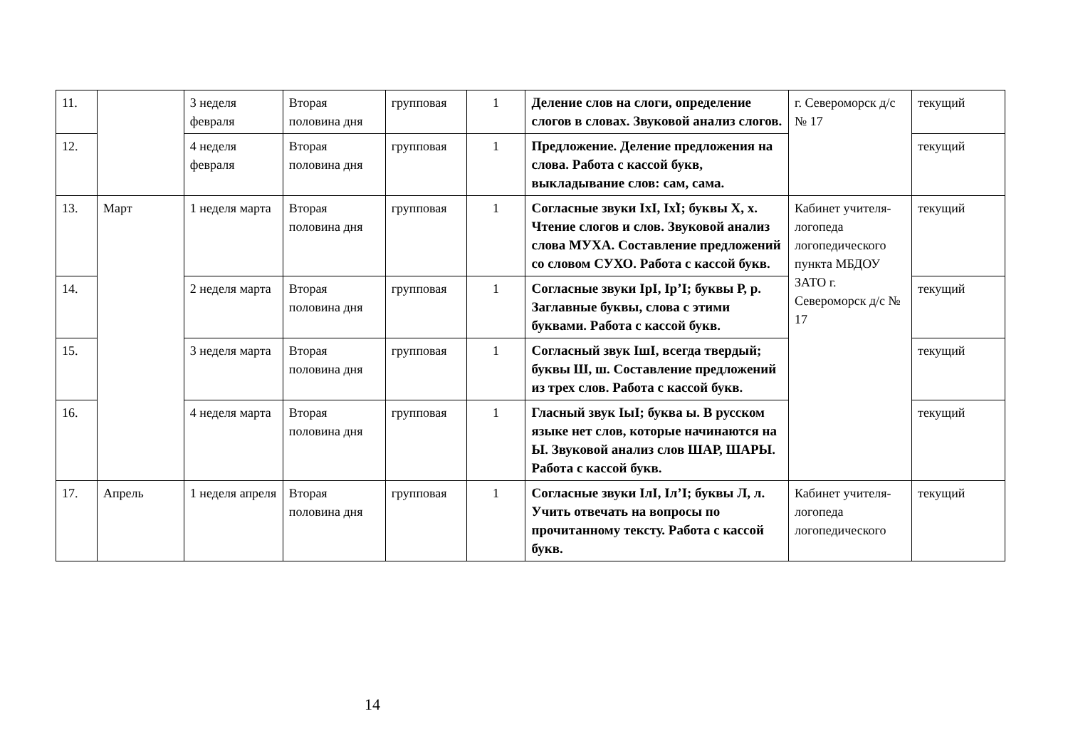| 11. | | 3 неделя февраля | Вторая половина дня | групповая | 1 | Деление слов на слоги, определение слогов в словах. Звуковой анализ слогов. | г. Североморск д/с № 17 | текущий |
| 12. | | 4 неделя февраля | Вторая половина дня | групповая | 1 | Предложение. Деление предложения на слова. Работа с кассой букв, выкладывание слов: сам, сама. | | текущий |
| 13. | Март | 1 неделя марта | Вторая половина дня | групповая | 1 | Согласные звуки IхI, Iх̕I; буквы Х, х. Чтение слогов и слов. Звуковой анализ слова МУХА. Составление предложений со словом СУХО. Работа с кассой букв. | Кабинет учителя-логопеда логопедического пункта МБДОУ ЗАТО г. Североморск д/с № 17 | текущий |
| 14. | | 2 неделя марта | Вторая половина дня | групповая | 1 | Согласные звуки IрI, Iр’I; буквы Р, р. Заглавные буквы, слова с этими буквами. Работа с кассой букв. | | текущий |
| 15. | | 3 неделя марта | Вторая половина дня | групповая | 1 | Согласный звук IшI, всегда твердый; буквы Ш, ш. Составление предложений из трех слов. Работа с кассой букв. | | текущий |
| 16. | | 4 неделя марта | Вторая половина дня | групповая | 1 | Гласный звук IыI; буква ы. В русском языке нет слов, которые начинаются на Ы. Звуковой анализ слов ШАР, ШАРЫ. Работа с кассой букв. | | текущий |
| 17. | Апрель | 1 неделя апреля | Вторая половина дня | групповая | 1 | Согласные звуки IлI, Iл’I; буквы Л, л. Учить отвечать на вопросы по прочитанному тексту. Работа с кассой букв. | Кабинет учителя-логопеда логопедического | текущий |
14